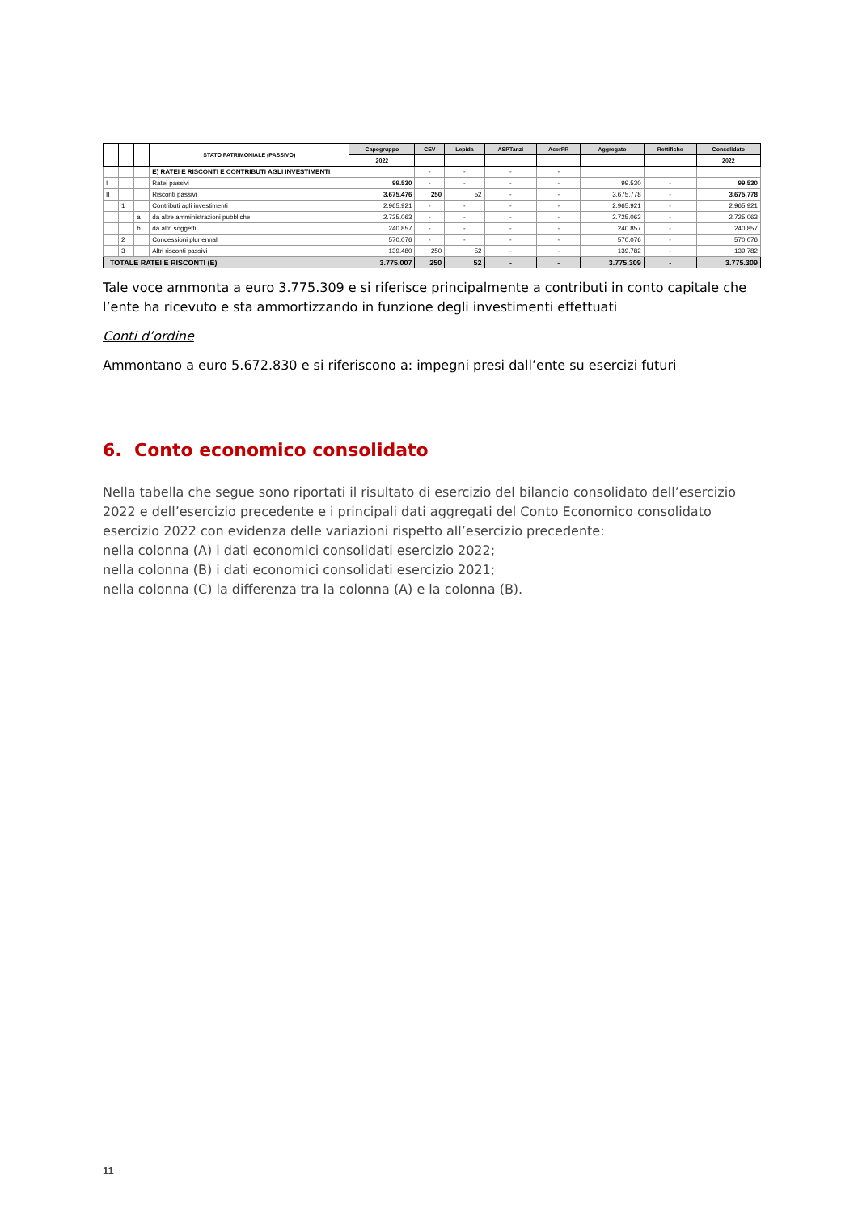| | | | STATO PATRIMONIALE (PASSIVO) | Capogruppo | CEV | Lepida | ASPTanzi | AcerPR | Aggregato | Rettifiche | Consolidato |
| --- | --- | --- | --- | --- | --- | --- | --- | --- | --- | --- | --- |
| | | | | 2022 | | | | | | | 2022 |
| | | | E) RATEI E RISCONTI E CONTRIBUTI AGLI INVESTIMENTI | | - | - | - | - | | | |
| I | | | Ratei passivi | 99.530 | - | - | - | - | 99.530 | - | 99.530 |
| II | | | Risconti passivi | 3.675.476 | 250 | 52 | - | - | 3.675.778 | - | 3.675.778 |
| | 1 | | Contributi agli investimenti | 2.965.921 | - | - | - | - | 2.965.921 | - | 2.965.921 |
| | | a | da altre amministrazioni pubbliche | 2.725.063 | - | - | - | - | 2.725.063 | - | 2.725.063 |
| | | b | da altri soggetti | 240.857 | - | - | - | - | 240.857 | - | 240.857 |
| | 2 | | Concessioni pluriennali | 570.076 | - | - | - | - | 570.076 | - | 570.076 |
| | 3 | | Altri risconti passivi | 139.480 | 250 | 52 | - | - | 139.782 | - | 139.782 |
| TOTALE RATEI E RISCONTI (E) | | | | 3.775.007 | 250 | 52 | - | - | 3.775.309 | - | 3.775.309 |
Tale voce ammonta a euro 3.775.309 e si riferisce principalmente a contributi in conto capitale che l’ente ha ricevuto e sta ammortizzando in funzione degli investimenti effettuati
Conti d’ordine
Ammontano a euro 5.672.830 e si riferiscono a: impegni presi dall’ente su esercizi futuri
6. Conto economico consolidato
Nella tabella che segue sono riportati il risultato di esercizio del bilancio consolidato dell’esercizio 2022 e dell’esercizio precedente e i principali dati aggregati del Conto Economico consolidato esercizio 2022 con evidenza delle variazioni rispetto all’esercizio precedente:
nella colonna (A) i dati economici consolidati esercizio 2022;
nella colonna (B) i dati economici consolidati esercizio 2021;
nella colonna (C) la differenza tra la colonna (A) e la colonna (B).
11